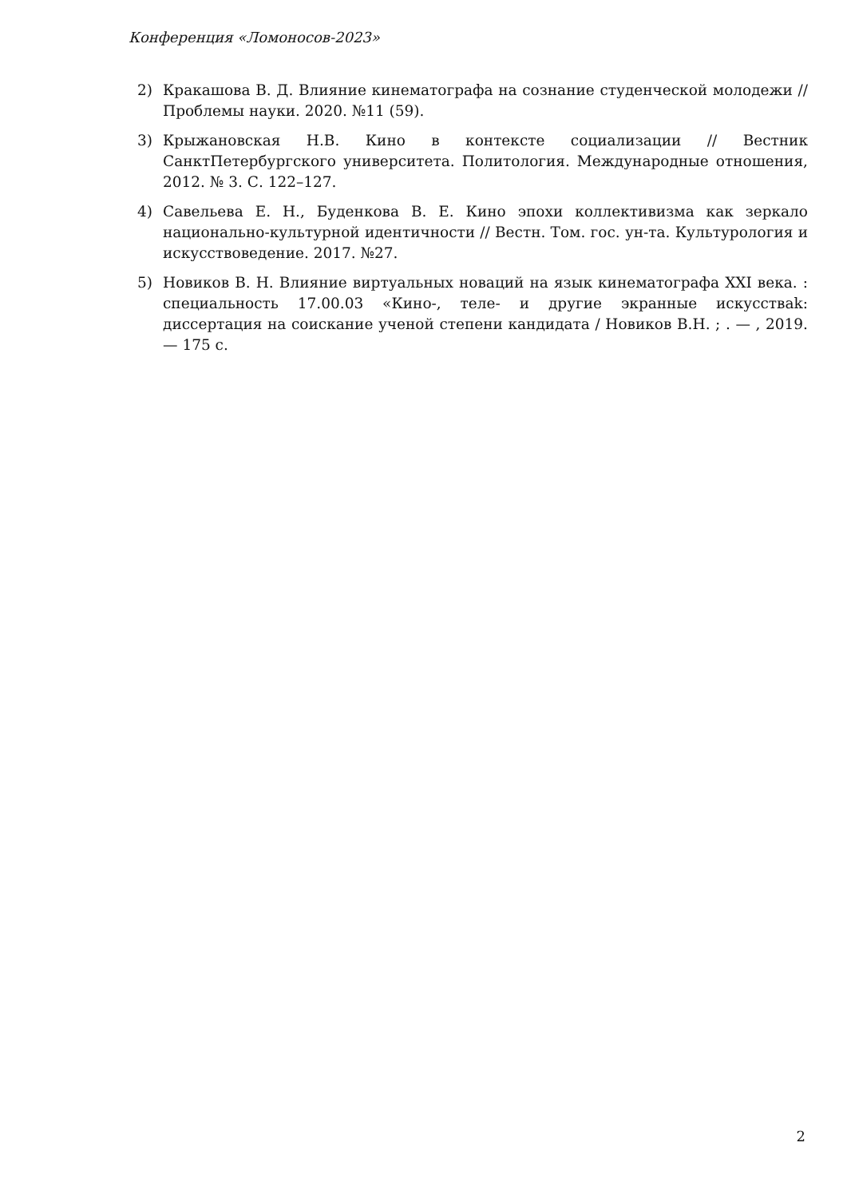Конференция «Ломоносов-2023»
2) Кракашова В. Д. Влияние кинематографа на сознание студенческой молодежи // Проблемы науки. 2020. №11 (59).
3) Крыжановская Н.В. Кино в контексте социализации // Вестник СанктПетербургского университета. Политология. Международные отношения, 2012. № 3. С. 122–127.
4) Савельева Е. Н., Буденкова В. Е. Кино эпохи коллективизма как зеркало национально-культурной идентичности // Вестн. Том. гос. ун-та. Культурология и искусствоведение. 2017. №27.
5) Новиков В. Н. Влияние виртуальных новаций на язык кинематографа XXI века. : специальность 17.00.03 «Кино-, теле- и другие экранные искусстваk: диссертация на соискание ученой степени кандидата / Новиков В.Н. ; . — , 2019. — 175 с.
2